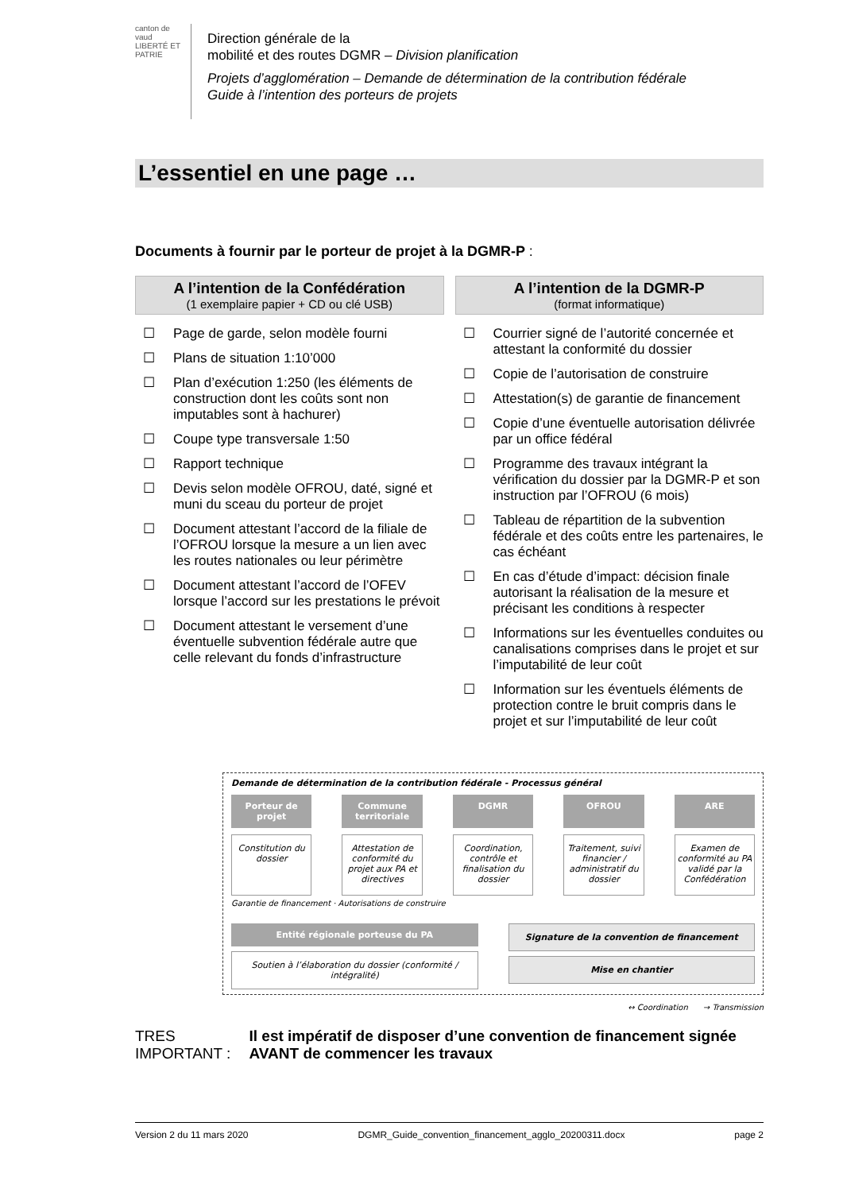canton de vaud
LIBERTÉ ET PATRIE
Direction générale de la
mobilité et des routes DGMR – Division planification
Projets d’agglomération – Demande de détermination de la contribution fédérale
Guide à l’intention des porteurs de projets
L’essentiel en une page …
Documents à fournir par le porteur de projet à la DGMR-P :
A l’intention de la Confédération
(1 exemplaire papier + CD ou clé USB)
☐ Page de garde, selon modèle fourni
☐ Plans de situation 1:10’000
☐ Plan d’exécution 1:250 (les éléments de construction dont les coûts sont non imputables sont à hachurer)
☐ Coupe type transversale 1:50
☐ Rapport technique
☐ Devis selon modèle OFROU, daté, signé et muni du sceau du porteur de projet
☐ Document attestant l’accord de la filiale de l’OFROU lorsque la mesure a un lien avec les routes nationales ou leur périmètre
☐ Document attestant l’accord de l’OFEV lorsque l’accord sur les prestations le prévoit
☐ Document attestant le versement d’une éventuelle subvention fédérale autre que celle relevant du fonds d’infrastructure
A l’intention de la DGMR-P
(format informatique)
☐ Courrier signé de l’autorité concernée et attestant la conformité du dossier
☐ Copie de l’autorisation de construire
☐ Attestation(s) de garantie de financement
☐ Copie d’une éventuelle autorisation délivrée par un office fédéral
☐ Programme des travaux intégrant la vérification du dossier par la DGMR-P et son instruction par l’OFROU (6 mois)
☐ Tableau de répartition de la subvention fédérale et des coûts entre les partenaires, le cas échéant
☐ En cas d’étude d’impact: décision finale autorisant la réalisation de la mesure et précisant les conditions à respecter
☐ Informations sur les éventuelles conduites ou canalisations comprises dans le projet et sur l’imputabilité de leur coût
☐ Information sur les éventuels éléments de protection contre le bruit compris dans le projet et sur l’imputabilité de leur coût
Demande de détermination de la contribution fédérale - Processus général
Porteur de projet Commune territoriale DGMR OFROU ARE
Constitution du dossier Attestation de conformité du projet aux PA et directives
Coordination, contrôle et finalisation du dossier
Traitement, suivi financier / administratif du dossier
Examen de conformité au PA validé par la Confédération
Garantie de financement · Autorisations de construire
Entité régionale porteuse du PA
Soutien à l’élaboration du dossier (conformité / intégralité)
Signature de la convention de financement
Mise en chantier
↔ Coordination → Transmission
TRES IMPORTANT : Il est impératif de disposer d’une convention de financement signée AVANT de commencer les travaux
Version 2 du 11 mars 2020 DGMR_Guide_convention_financement_agglo_20200311.docx page 2